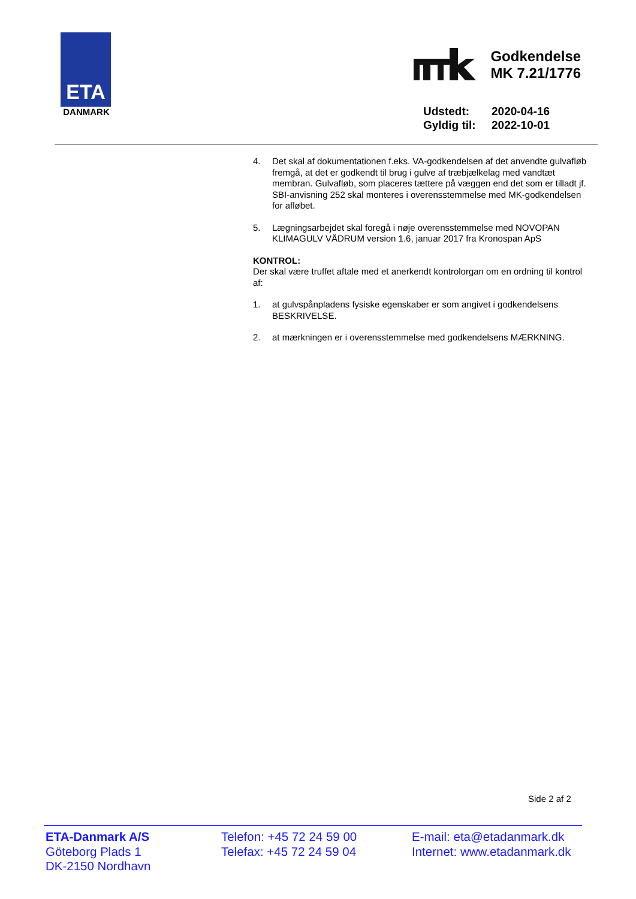ETA
DANMARK
Godkendelse
MK 7.21/1776
Udstedt: 2020-04-16
Gyldig til: 2022-10-01
4. Det skal af dokumentationen f.eks. VA-godkendelsen af det anvendte gulvafløb fremgå, at det er godkendt til brug i gulve af træbjælkelag med vandtæt membran. Gulvafløb, som placeres tættere på væggen end det som er tilladt jf. SBI-anvisning 252 skal monteres i overensstemmelse med MK-godkendelsen for afløbet.
5. Lægningsarbejdet skal foregå i nøje overensstemmelse med NOVOPAN KLIMAGULV VÅDRUM version 1.6, januar 2017 fra Kronospan ApS
KONTROL:
Der skal være truffet aftale med et anerkendt kontrolorgan om en ordning til kontrol af:
1. at gulvspånpladens fysiske egenskaber er som angivet i godkendelsens BESKRIVELSE.
2. at mærkningen er i overensstemmelse med godkendelsens MÆRKNING.
Side 2 af 2
ETA-Danmark A/S
Göteborg Plads 1
DK-2150 Nordhavn
Telefon: +45 72 24 59 00
Telefax: +45 72 24 59 04
E-mail: eta@etadanmark.dk
Internet: www.etadanmark.dk